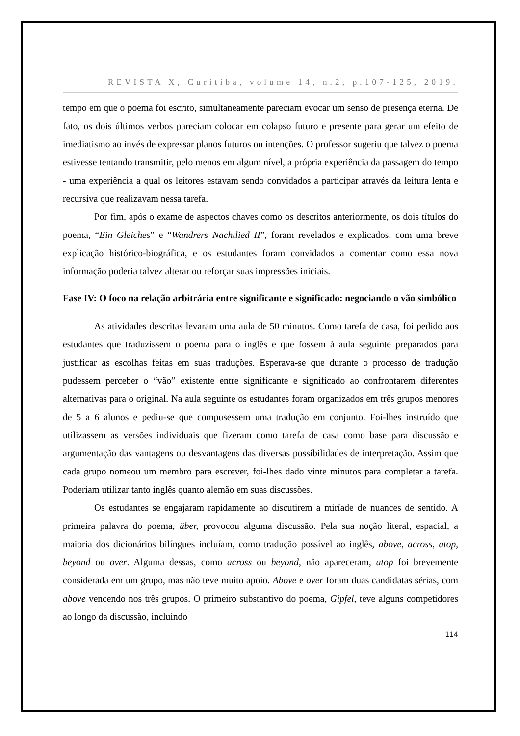REVISTA X, Curitiba, volume 14, n.2, p.107-125, 2019.
tempo em que o poema foi escrito, simultaneamente pareciam evocar um senso de presença eterna. De fato, os dois últimos verbos pareciam colocar em colapso futuro e presente para gerar um efeito de imediatismo ao invés de expressar planos futuros ou intenções. O professor sugeriu que talvez o poema estivesse tentando transmitir, pelo menos em algum nível, a própria experiência da passagem do tempo - uma experiência a qual os leitores estavam sendo convidados a participar através da leitura lenta e recursiva que realizavam nessa tarefa.
Por fim, após o exame de aspectos chaves como os descritos anteriormente, os dois títulos do poema, “Ein Gleiches” e “Wandrers Nachtlied II”, foram revelados e explicados, com uma breve explicação histórico-biográfica, e os estudantes foram convidados a comentar como essa nova informação poderia talvez alterar ou reforçar suas impressões iniciais.
Fase IV: O foco na relação arbitrária entre significante e significado: negociando o vão simbólico
As atividades descritas levaram uma aula de 50 minutos. Como tarefa de casa, foi pedido aos estudantes que traduzissem o poema para o inglês e que fossem à aula seguinte preparados para justificar as escolhas feitas em suas traduções. Esperava-se que durante o processo de tradução pudessem perceber o “vão” existente entre significante e significado ao confrontarem diferentes alternativas para o original. Na aula seguinte os estudantes foram organizados em três grupos menores de 5 a 6 alunos e pediu-se que compusessem uma tradução em conjunto. Foi-lhes instruído que utilizassem as versões individuais que fizeram como tarefa de casa como base para discussão e argumentação das vantagens ou desvantagens das diversas possibilidades de interpretação. Assim que cada grupo nomeou um membro para escrever, foi-lhes dado vinte minutos para completar a tarefa. Poderiam utilizar tanto inglês quanto alemão em suas discussões.
Os estudantes se engajaram rapidamente ao discutirem a miríade de nuances de sentido. A primeira palavra do poema, über, provocou alguma discussão. Pela sua noção literal, espacial, a maioria dos dicionários bilíngues incluíam, como tradução possível ao inglês, above, across, atop, beyond ou over. Alguma dessas, como across ou beyond, não apareceram, atop foi brevemente considerada em um grupo, mas não teve muito apoio. Above e over foram duas candidatas sérias, com above vencendo nos três grupos. O primeiro substantivo do poema, Gipfel, teve alguns competidores ao longo da discussão, incluindo
114